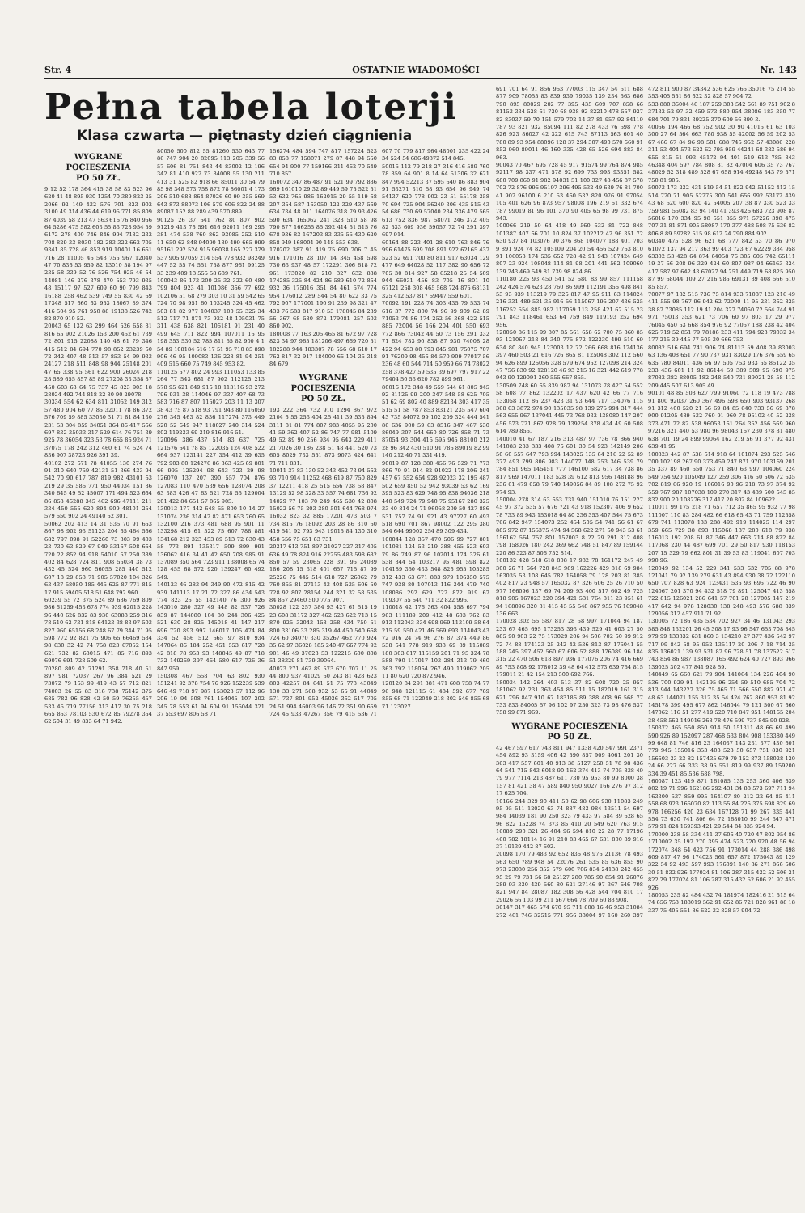Str. 4 OSTATNIE WIADOMOŚCI Nr. 143
Pełna tabela loterji
Klasa czwarta — piętnasty dzień ciągnienia
WYGRANE POCIESZENIA
PO 50 ZŁ.
9 12 52 178 364 415 38 58 83 523 96 620 41 48 895 930 1254 70 389 823 25 2066 92 149 432 576 701 823 902 3100 49 314 436 44 619 95 771 85 809 87 4039 58 213 47 563 616 76 840 956 64 5286 475 582 603 55 83 728 954 59 6172 278 400 746 846 994 7182 232 708 829 33 8030 182 283 322 662 705 9341 85 728 46 853 919 10401 16 661 716 28 11005 46 548 755 967 12040 47 70 836 53 959 82 13010 58 194 97 235 58 339 52 76 526 754 925 46 54 14081 146 276 378 470 553 793 935 48 15117 97 527 609 60 90 799 843 16188 258 462 539 749 55 830 42 69 17348 517 660 63 953 18067 89 374 416 504 95 761 950 88 19138 526 742 82 870 910 52.
20043 65 132 63 299 464 526 658 81 816 65 902 21026 153 200 452 61 739 72 801 915 22088 140 48 61 79 346 415 512 84 694 770 98 852 23239 60 72 342 407 48 513 57 853 54 99 933 24127 218 511 848 98 944 25148 201 47 65 338 95 561 622 900 26024 218 28 589 655 857 85 89 27208 33 358 87 450 603 63 64 75 737 45 823 905 18 28024 492 744 818 22 80 90 29078.
30334 554 62 634 811 31052 149 312 57 480 904 60 77 85 32011 78 86 372 576 709 59 885 33030 31 71 81 84 130 231 53 304 859 34051 364 86 417 566 697 832 35033 317 529 614 76 751 39 925 78 36054 323 53 78 665 86 924 71 37075 178 242 312 460 61 74 524 74 836 907 38723 926 391 39.
40102 272 671 78 41055 130 274 76 91 310 640 759 42131 51 366 433 94 542 70 90 617 787 819 982 43101 63 219 29 35 586 771 950 44034 151 86 340 645 49 52 45007 171 494 523 664 86 858 46288 345 462 696 47111 211 334 450 555 620 894 909 48101 254 579 650 902 24 49140 62 301.
50062 202 413 14 31 535 70 91 653 867 98 902 93 51123 204 65 464 566 682 797 098 91 52260 73 303 99 403 23 730 63 829 67 949 53167 508 664 720 22 852 94 918 54010 57 250 389 402 84 628 724 811 908 55034 38 73 432 45 524 960 56055 285 440 512 607 18 29 853 71 905 57020 104 326 63 437 58050 185 445 625 87 771 815 17 915 59405 518 51 648 792 960.
60239 55 72 375 524 89 686 769 809 986 61259 453 678 774 939 62015 228 96 440 626 832 83 930 63083 259 316 78 510 62 731 818 64123 38 83 97 503 827 960 65156 68 248 67 79 344 71 95 598 772 92 821 75 906 65 66469 584 98 630 32 42 74 758 823 67052 154 621 732 82 68015 471 85 716 893 69076 691 728 509 62.
70280 809 42 71291 358 718 40 51 897 981 72037 267 96 384 521 29 73072 79 163 99 419 43 57 712 821 74003 26 55 83 316 738 75142 375 685 783 96 828 42 50 59 76255 457 533 45 719 77156 313 417 30 75 218 665 863 78103 530 672 85 79278 354 62 504 31 49 833 64 71 942.
80050 500 812 55 81260 530 643 77 86 747 904 20 82095 113 205 339 56 57 606 81 751 843 44 83002 12 196 342 81 410 922 73 84008 55 130 211 413 31 525 82 918 66 85011 30 54 79 85 98 348 573 758 872 78 86001 4 173 206 510 688 864 87026 60 99 355 569 643 873 88073 106 579 606 822 24 88 89087 152 88 289 439 570 889.
90125 26 37 641 762 80 807 902 91219 413 76 591 616 92011 169 295 381 474 538 760 862 93085 252 510 11 650 62 848 94090 189 499 665 999 95161 292 524 915 96038 165 227 379 537 905 97059 214 554 778 932 98249 447 52 55 74 551 758 877 961 99125 33 239 409 13 555 58 689 761.
100043 86 173 200 25 32 322 60 480 799 804 923 41 101086 366 77 692 102106 51 68 279 303 10 31 59 542 65 724 70 98 951 60 103245 324 45 462 503 81 82 977 104037 100 55 325 34 512 717 71 871 73 922 48 105031 75 311 438 638 821 106181 91 231 40 499 645 711 822 994 107011 16 95 198 353 530 52 785 811 55 82 900 4 1 54 89 108184 616 17 51 95 710 85 898 906 46 95 109083 136 228 81 94 351 409 515 660 75 749 845 953 82.
110125 577 802 24 993 111053 133 85 264 77 543 681 87 902 112125 213 578 95 621 849 916 18 113116 93 272 796 931 38 114046 97 337 407 68 73 583 716 87 807 115027 203 11 13 307 38 43 75 87 518 93 791 943 80 116050 276 345 463 82 836 117274 373 449 520 52 649 947 118027 240 314 524 802 119233 69 319 816 916 51.
120096 386 437 514 83 637 725 121576 641 78 85 122035 124 408 522 664 937 123141 227 354 412 39 635 792 903 80 124276 86 363 425 69 801 66 995 125294 98 643 723 29 98 126070 137 207 390 557 704 876 127083 110 470 539 656 128074 208 63 383 426 47 63 521 728 55 129004 201 422 84 651 57 865 905.
130013 177 442 648 55 800 10 14 27 131074 236 314 42 82 471 653 760 65 132100 216 373 481 688 95 901 11 133298 415 61 522 75 607 788 881 134168 212 323 453 89 513 72 630 43 58 773 891 135317 509 899 991 136062 416 34 41 42 650 708 985 91 137089 350 564 723 911 138008 65 74 128 455 68 572 920 139247 60 492 549.
140123 46 283 94 349 90 472 815 42 939 141113 17 21 72 327 86 434 543 774 823 26 55 142140 76 300 926 143010 280 327 49 448 82 537 726 839 87 144080 104 80 244 306 425 521 630 28 825 145018 41 147 217 696 720 893 997 146017 105 474 84 334 52 456 512 665 97 810 934 147064 86 184 252 451 553 617 728 42 818 78 953 93 148045 49 87 718 732 149269 397 464 580 617 726 36 847 959.
150308 467 558 704 63 802 930 151241 92 378 754 76 926 152239 539 646 49 718 97 987 153023 57 112 96 206 19 94 508 761 154045 107 202 345 78 553 61 94 604 91 155044 321 37 553 697 806 58 71
156274 484 594 747 817 157224 523 83 858 77 158071 279 87 448 94 550 654 94 900 77 159166 311 462 70 549 710 857.
160072 347 86 487 91 521 99 792 886 969 161010 29 32 89 449 59 75 522 51 53 632 765 986 162015 29 55 119 68 207 354 587 163050 122 329 437 569 634 734 48 911 164076 318 79 93 426 590 634 165062 241 328 510 58 98 790 877 166255 85 392 414 51 515 76 678 936 83 167203 83 335 55 430 620 858 949 168004 90 148 553 638.
170202 387 91 419 75 690 706 7 45 916 171016 28 107 14 345 458 598 730 63 937 48 57 172291 306 618 72 961 173020 82 210 327 632 838 174285 325 84 424 86 589 610 72 864 932 36 175016 351 84 461 574 774 954 176012 289 544 54 80 622 33 75 792 907 177001 190 91 239 98 321 47 433 76 583 817 910 53 178045 84 239 56 367 68 580 872 179081 257 503 860 902.
180008 77 163 205 465 81 672 97 728 823 34 97 965 181206 497 669 720 51 182288 944 183307 78 556 68 610 17 762 817 32 917 184000 66 104 35 318 84 679
WYGRANE POCIESZENIA
PO 50 ZŁ.
193 222 364 732 910 1294 867 972 2104 6 55 253 404 25 411 39 535 894 3111 81 81 774 807 983 4055 95 200 41 59 362 407 52 86 747 77 981 5109 49 52 89 90 256 934 95 643 229 411 21 7026 30 186 238 51 48 441 520 73 605 8029 733 551 873 9073 424 641 71 711 831.
10011 37 83 130 52 343 452 73 94 562 93 710 914 11252 468 619 87 750 829 37 12211 418 25 515 656 738 58 847 13129 52 98 328 33 557 74 681 736 92 14029 77 103 70 249 465 530 42 808 15022 56 75 203 380 501 644 768 974 16032 823 32 885 17201 473 503 7 734 815 76 18092 203 28 86 310 60 419 541 92 793 943 19015 84 130 310 458 556 75 651 63 731.
20317 613 751 897 21027 227 317 405 636 49 78 824 916 22255 483 598 682 850 57 59 23065 228 391 95 24089 186 208 15 318 401 657 715 87 99 25226 75 445 514 618 727 26062 79 760 855 81 27113 43 408 535 606 50 728 92 807 28154 244 321 32 58 535 84 857 29460 500 775 907.
30028 122 257 384 93 427 61 515 19 23 608 31172 327 462 523 622 713 15 870 925 32043 158 258 434 750 51 800 33106 33 285 319 44 450 540 668 724 60 34070 330 35267 462 770 924 35 62 97 36028 185 240 47 667 774 92 901 46 49 37023 53 122215 600 808 51 38329 81 739 39064.
40073 271 462 89 573 670 707 11 25 44 800 937 41029 60 243 81 428 623 803 42257 84 641 51 75 773 43049 130 33 271 568 932 53 65 91 44049 571 737 801 952 45036 362 517 705 24 51 994 46003 96 146 72 351 90 659 724 46 933 47267 356 79 415 536 71 607 70 779 817 964 48001 335 422 24 34 524 54 686 49372 514 845.
50015 112 79 218 27 316 416 589 760 78 859 64 901 8 14 64 51306 32 621 847 994 52213 37 595 640 86 883 904 91 53271 310 58 93 654 96 949 74 54137 620 778 902 23 51 55178 358 70 694 725 904 56249 306 435 515 43 54 686 730 69 57040 234 336 479 565 613 752 836 987 58071 246 372 405 82 533 609 936 59057 72 74 291 397 697 914.
60164 88 223 401 28 610 763 846 76 996 61475 699 708 891 922 62165 437 523 52 691 700 80 811 917 63034 129 477 649 64028 52 117 382 90 656 72 705 30 814 927 58 65218 25 54 509 944 66031 456 83 705 16 801 10 67121 258 308 465 568 724 875 68131 325 412 537 817 69447 559 601.
70092 191 228 74 303 435 79 533 74 616 37 772 800 74 96 99 909 62 89 71053 74 86 174 252 56 368 422 515 885 72004 56 166 204 401 550 693 772 866 73042 44 50 73 156 291 332 71 624 783 90 838 87 930 74008 28 422 94 653 80 793 845 981 75075 707 91 76209 98 456 84 570 909 77017 56 236 48 60 544 714 50 959 66 74 78022 258 378 427 59 535 39 697 797 917 22 79404 50 53 620 782 899 961.
80016 172 348 49 559 644 61 805 945 92 81125 99 200 347 548 58 625 705 51 62 69 802 40 889 82134 303 417 35 515 51 58 787 853 83121 235 547 604 43 735 84072 99 102 209 324 444 541 86 636 900 59 63 8516 347 467 530 86049 307 544 660 80 726 858 71 73 87054 93 304 415 595 945 88100 212 28 96 342 430 510 91 786 89019 82 99 140 212 40 71 331 419.
90019 87 128 380 456 76 529 71 773 866 79 91 914 82 91022 178 206 341 457 67 552 654 928 92023 32 195 487 502 659 850 52 942 93039 53 62 169 395 523 83 629 748 95 838 94036 218 440 549 724 79 940 75 95167 280 325 33 40 814 24 71 96058 209 50 427 886 531 757 74 91 921 43 97227 60 493 518 690 701 867 98002 122 295 380 544 644 99002 254 89 309 434.
100044 128 357 470 506 99 727 801 101081 124 53 219 388 455 523 603 79 86 749 87 96 102014 174 326 61 538 844 54 103217 95 481 598 822 104189 350 433 548 826 955 105285 312 433 63 671 883 979 106350 575 747 938 80 107013 116 344 479 740 108086 292 629 722 872 919 67 109307 55 640 711 32 822 995.
110018 42 176 363 404 558 697 794 963 111189 209 412 48 603 762 83 913 112043 334 698 969 113109 58 64 215 59 550 421 46 569 693 114043 43 72 916 24 74 96 276 87 374 449 86 538 641 778 919 933 69 89 115089 180 303 617 116159 201 71 95 324 78 588 790 117017 103 284 313 79 460 363 792 118064 267 490 119062 205 11 80 620 720 872 946.
120120 84 291 381 471 608 758 74 77 96 948 121115 61 484 592 677 769 855 68 71 122049 218 302 546 855 68 71 123027
691 701 64 91 856 963 77003 115 347 54 511 688 877 909 78055 83 839 939 79035 139 234 563 686 790 895 80029 202 77 395 435 609 707 858 66 81153 334 528 61 720 68 938 92 82210 478 557 927 82 83037 59 70 151 579 702 14 37 81 957 92 84119 787 93 821 932 85094 111 82 278 433 76 598 778 826 923 86027 42 322 615 743 87113 563 601 40 780 89 93 954 88096 128 37 294 307 490 570 660 91 852 960 89011 46 160 335 428 65 526 694 883 84 963.
90043 70 467 695 728 45 917 91574 99 764 874 985 92117 98 337 471 578 92 699 733 993 93351 582 680 709 860 91 982 94031 51 100 327 48 456 87 578 702 72 876 996 95197 396 495 532 49 639 76 81 700 41 902 96100 6 210 53 460 532 820 976 91 97054 105 401 626 96 873 957 98008 196 219 61 332 674 787 99019 81 96 101 370 90 405 65 98 99 731 875 943.
100066 219 50 64 418 49 560 632 81 722 848 101387 407 66 701 10 824 37 102212 42 96 351 72 630 937 84 103076 90 376 868 104077 188 401 703 9 891 924 74 82 105109 204 20 54 456 529 763 810 91 106058 174 535 652 728 42 91 943 107424 649 807 23 924 108048 114 81 98 201 441 562 109060 139 243 469 549 81 739 98 824 86.
110180 225 93 450 541 52 680 83 99 857 111158 242 424 574 623 28 760 86 999 112191 356 498 841 53 93 939 113219 79 326 817 47 95 911 63 114024 216 331 489 531 35 916 56 115067 195 207 436 525 116252 554 885 982 117059 113 258 421 62 515 23 791 843 118461 653 64 759 849 119193 252 694 956.
120050 86 115 99 307 85 561 658 62 700 75 860 85 93 121067 218 84 340 775 872 122230 499 510 69 634 80 840 945 123003 12 72 266 668 816 124136 397 460 503 21 616 726 865 81 125048 302 112 560 94 626 899 126056 328 579 674 952 127098 214 324 47 756 830 92 128120 46 93 215 16 321 442 619 778 943 90 129091 360 555 667 855.
130509 748 60 65 839 987 94 131073 78 427 54 552 58 608 77 862 132202 17 437 620 42 66 77 716 133058 112 86 237 423 31 93 644 717 134076 115 368 63 3872 974 90 135035 98 139 275 994 317 444 563 655 967 137041 445 73 768 932 138080 147 207 456 573 721 862 928 79 139254 378 434 49 60 508 614 789 855.
140010 41 67 187 216 313 487 97 736 78 866 940 141083 283 333 408 76 601 30 54 923 142149 206 50 60 557 647 793 994 143025 135 64 216 22 52 89 377 493 799 806 983 144077 148 253 346 539 79 784 851 965 145451 777 146100 582 617 34 738 86 817 969 147011 183 528 39 612 813 956 148188 96 236 61 479 658 79 740 149056 84 89 108 272 75 92 974 93.
150004 278 314 63 653 731 940 151010 76 151 227 45 97 372 535 57 676 721 43 918 152307 406 9 652 78 733 89 943 153018 64 80 236 353 407 544 75 673 766 842 947 154073 252 454 505 54 741 56 61 67 885 972 87 155375 474 94 568 622 271 60 943 53 61 156162 564 757 801 157003 8 22 29 291 312 408 798 158026 180 242 369 662 748 51 847 89 159144 220 86 323 87 506 752 814.
160132 428 518 618 808 17 932 78 161172 247 49 300 26 71 664 720 845 989 162226 429 818 69 984 163035 53 108 645 782 164058 79 128 203 81 385 402 817 23 948 57 165032 87 326 606 25 26 710 50 977 166096 137 69 74 209 93 400 517 602 49 725 818 905 167023 220 394 421 531 764 811 23 951 61 94 168096 320 31 415 45 55 548 867 955 76 169048 136 663.
170028 302 55 587 817 28 58 997 171044 94 187 233 67 465 695 173253 393 439 529 41 603 27 50 885 90 903 22 75 173029 206 94 506 702 60 99 912 72 74 88 174123 25 242 42 536 813 87 175041 55 188 245 397 452 560 67 606 52 888 176089 96 184 315 22 470 506 618 897 936 177076 206 74 416 669 89 753 808 92 178012 39 48 64 412 573 639 754 815 179011 21 42 154 213 500 692 766.
180034 142 264 403 513 37 82 608 720 25 957 181062 92 231 363 454 85 511 15 182019 161 315 621 796 847 910 67 183186 89 388 408 96 568 77 733 833 84005 57 96 102 97 250 323 73 98 476 537 758 99 871 969.
WYGRANE POCIESZENIA
PO 50 ZŁ.
42 467 597 617 743 811 947 1338 420 547 991 2371 454 892 93 3159 406 42 590 857 909 4061 201 30 363 417 557 601 40 913 38 5127 250 51 78 98 436 64 541 715 843 6018 90 162 374 413 74 705 838 49 79 977 7114 213 487 611 730 95 953 80 99 8000 38 157 81 421 38 47 589 840 950 9027 166 276 97 312 17 625 704.
10166 244 329 90 411 50 62 98 606 930 11083 249 95 95 511 12020 63 74 887 483 984 13511 54 697 984 14039 181 90 250 323 79 433 97 584 89 628 65 96 822 15228 74 373 85 410 20 549 620 763 915 16089 290 321 26 404 96 594 810 22 28 77 17196 460 782 18114 16 91 210 83 465 67 631 800 89 916 37 19139 442 87 602.
20098 170 79 483 92 652 836 48 976 21136 78 493 563 650 789 948 54 22076 261 535 85 636 855 90 973 23080 256 352 579 600 706 834 24138 242 455 95 29 79 731 56 68 25127 280 785 90 854 91 26076 289 93 330 439 560 80 621 27146 97 367 646 708 821 947 84 28087 182 308 56 428 544 704 810 17 29026 56 103 99 211 567 664 78 709 60 88 908.
30147 317 465 574 670 95 711 808 16 46 953 31084 272 461 746 32515 771 956 33004 97 160 260 397 472 811 900 87 34342 536 625 765 35016 75 214 55 353 405 551 86 622 32 828 57 904 72
533 880 36004 46 187 259 303 542 661 89 751 902 8 37132 52 97 32 459 573 880 954 38086 183 350 77 684 701 79 831 39225 370 609 56 890 3.
40066 194 466 68 752 902 30 90 41015 61 63 103 300 27 64 564 663 780 938 55 42002 56 59 202 53 67 466 67 84 96 98 501 688 746 952 57 43086 228 311 53 404 573 623 62 795 959 44241 68 383 586 94 655 815 51 993 45172 94 401 519 613 785 843 46348 404 597 784 808 81 82 47004 606 35 73 767 48029 52 318 489 528 67 658 914 49248 343 79 571 750 81 906.
50073 173 232 431 519 54 51 822 942 51152 412 15 514 720 71 905 52275 300 541 656 992 53172 439 43 68 520 600 820 42 54005 207 38 87 330 523 33 759 981 55082 83 94 140 41 393 426 683 723 908 87 56016 170 334 95 98 651 855 971 57226 398 475 707 31 81 871 905 58087 170 377 488 508 75 636 82 806 8 89 59282 515 98 612 24 790 884 902.
60340 475 528 96 621 68 777 842 53 70 86 970 61072 137 94 217 363 99 403 723 67 62229 384 958 63302 53 428 64 874 64058 76 305 605 742 65111 19 37 56 208 96 329 424 60 807 987 94 66163 324 417 587 97 642 43 67027 94 251 449 719 68 825 950 87 99 68044 109 27 216 985 69131 89 408 566 610 85 857.
70077 97 182 515 736 75 814 933 71087 123 216 49 411 555 98 767 96 942 62 72000 11 95 231 362 825 38 87 73085 112 19 41 204 327 74050 72 564 744 91 971 75013 353 621 73 706 60 97 803 17 29 977 76045 450 53 668 854 976 92 77057 188 238 42 404 625 719 52 851 79 78186 233 411 794 923 79032 34 177 215 39 445 77 505 30 666 753.
80082 516 694 741 906 74 81113 59 408 39 83003 63 136 408 651 77 90 737 931 83029 176 376 559 65 635 780 84011 436 66 97 505 753 933 55 85122 35 233 436 601 11 92 86144 59 389 509 95 690 975 87082 382 88005 182 248 540 731 89021 28 58 112 209 445 507 613 905 49.
90101 48 85 508 627 799 91060 72 118 19 473 788 91 800 92037 260 367 496 598 650 903 93137 268 91 312 400 520 21 56 69 84 85 640 733 56 69 878 900 91205 489 532 760 91 960 78 95102 40 52 238 373 471 72 82 538 96053 161 264 352 456 569 960 97216 321 440 53 980 96 98043 167 230 378 81 480 638 701 19 24 899 99064 162 219 56 91 377 92 431 639 41 95.
100323 442 87 538 614 918 64 101074 293 525 646 700 102198 267 90 373 459 247 871 970 103169 201 35 337 89 460 550 753 71 840 63 997 104060 224 549 754 920 105049 127 259 306 416 50 506 72 635 702 819 66 920 19 106016 90 96 218 73 97 374 92 559 767 987 107038 109 270 317 43 439 500 645 85 832 900 20 108276 317 417 20 802 84 109622.
110011 99 175 218 71 657 712 35 865 95 932 77 98 111007 110 83 284 482 66 618 65 43 71 759 112558 679 741 113078 133 288 492 919 114025 114 297 359 665 729 38 893 115068 137 280 618 79 938 116013 192 208 61 87 346 447 663 714 88 822 84 117068 230 44 487 699 701 29 50 817 930 118153 207 15 329 79 662 801 31 39 53 83 119041 607 703 990 96.
120049 92 134 52 229 341 533 632 705 88 978 121041 79 92 139 279 631 43 894 930 38 72 122110 650 707 828 63 924 123431 535 93 695 722 46 90 124067 201 370 94 432 518 79 891 125047 413 558 722 815 126021 286 641 57 701 28 127005 147 219 417 642 94 978 128030 138 248 493 576 688 839 129056 312 457 911 71 92.
130005 72 186 435 534 702 927 34 46 131043 293 585 848 132201 26 45 308 17 93 96 547 653 708 845 979 99 133332 631 860 3 134210 27 377 436 542 97 717 99 842 58 95 952 135117 20 206 7 18 714 35 835 136021 139 93 531 87 96 728 51 78 137522 617 743 854 86 987 138087 165 492 624 40 727 893 966 139025 302 477 841 928 59.
140449 65 660 621 79 904 141064 134 226 404 90 536 700 929 91 142195 96 254 59 510 685 704 72 813 944 143227 326 75 465 71 566 650 882 921 47 48 63 144071 155 312 35 54 424 762 860 953 81 92 145178 399 495 677 862 146044 79 121 500 67 660 147062 116 51 277 419 520 710 847 951 148165 204 38 458 562 149016 268 78 476 599 737 845 90 928.
150372 465 550 850 914 50 151311 48 66 69 499 590 926 89 152097 287 468 533 804 908 153380 449 99 648 81 746 816 23 164037 143 231 377 430 601 779 945 155016 353 408 528 50 657 751 830 921 156603 33 23 82 157435 679 79 152 873 158028 120 24 66 227 66 333 38 95 551 819 99 937 89 159200 334 39 451 85 536 688 798.
160087 123 419 871 161085 135 253 360 406 639 802 19 71 996 162186 292 431 34 88 573 697 711 94 163300 537 859 995 164107 80 212 22 64 85 411 558 68 923 165070 82 113 55 84 225 375 698 829 69 978 166256 420 23 634 167128 71 99 267 335 441 554 73 630 741 806 64 72 168010 99 244 347 471 579 91 824 169393 421 29 544 84 835 924 94.
170000 238 58 334 411 37 606 40 720 47 802 954 86 1710002 35 197 270 395 474 523 720 920 48 56 94 172074 348 64 423 756 91 173014 44 288 386 498 609 817 47 96 174023 561 657 872 175043 89 129 322 54 92 493 597 993 176091 140 86 271 866 606 30 51 832 926 177024 81 106 287 315 432 52 606 21 822 29 177024 81 106 287 315 432 52 606 21 92 455 926.
180053 235 82 484 432 74 181974 182416 21 515 64 74 656 753 183019 562 91 652 86 721 828 961 88 18 337 75 405 551 86 622 32 828 57 904 72